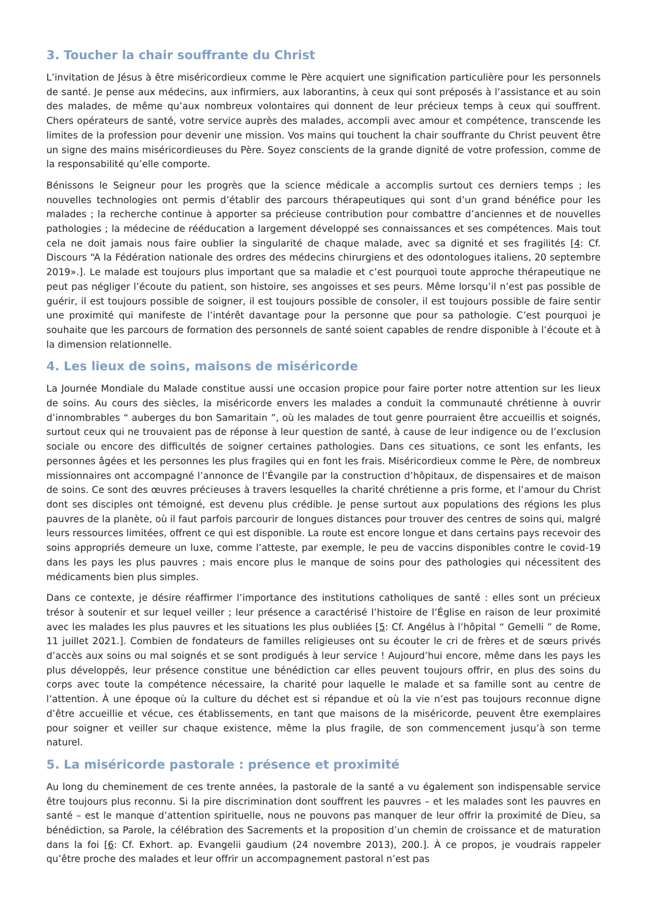3. Toucher la chair souffrante du Christ
L’invitation de Jésus à être miséricordieux comme le Père acquiert une signification particulière pour les personnels de santé. Je pense aux médecins, aux infirmiers, aux laborantins, à ceux qui sont préposés à l’assistance et au soin des malades, de même qu’aux nombreux volontaires qui donnent de leur précieux temps à ceux qui souffrent. Chers opérateurs de santé, votre service auprès des malades, accompli avec amour et compétence, transcende les limites de la profession pour devenir une mission. Vos mains qui touchent la chair souffrante du Christ peuvent être un signe des mains miséricordieuses du Père. Soyez conscients de la grande dignité de votre profession, comme de la responsabilité qu’elle comporte.
Bénissons le Seigneur pour les progrès que la science médicale a accomplis surtout ces derniers temps ; les nouvelles technologies ont permis d’établir des parcours thérapeutiques qui sont d’un grand bénéfice pour les malades ; la recherche continue à apporter sa précieuse contribution pour combattre d’anciennes et de nouvelles pathologies ; la médecine de rééducation a largement développé ses connaissances et ses compétences. Mais tout cela ne doit jamais nous faire oublier la singularité de chaque malade, avec sa dignité et ses fragilités [4: Cf. Discours “A la Fédération nationale des ordres des médecins chirurgiens et des odontologues italiens, 20 septembre 2019».]. Le malade est toujours plus important que sa maladie et c’est pourquoi toute approche thérapeutique ne peut pas négliger l’écoute du patient, son histoire, ses angoisses et ses peurs. Même lorsqu’il n’est pas possible de guérir, il est toujours possible de soigner, il est toujours possible de consoler, il est toujours possible de faire sentir une proximité qui manifeste de l’intérêt davantage pour la personne que pour sa pathologie. C’est pourquoi je souhaite que les parcours de formation des personnels de santé soient capables de rendre disponible à l’écoute et à la dimension relationnelle.
4. Les lieux de soins, maisons de miséricorde
La Journée Mondiale du Malade constitue aussi une occasion propice pour faire porter notre attention sur les lieux de soins. Au cours des siècles, la miséricorde envers les malades a conduit la communauté chrétienne à ouvrir d’innombrables “ auberges du bon Samaritain ”, où les malades de tout genre pourraient être accueillis et soignés, surtout ceux qui ne trouvaient pas de réponse à leur question de santé, à cause de leur indigence ou de l’exclusion sociale ou encore des difficultés de soigner certaines pathologies. Dans ces situations, ce sont les enfants, les personnes âgées et les personnes les plus fragiles qui en font les frais. Miséricordieux comme le Père, de nombreux missionnaires ont accompagné l’annonce de l’Évangile par la construction d’hôpitaux, de dispensaires et de maison de soins. Ce sont des œuvres précieuses à travers lesquelles la charité chrétienne a pris forme, et l’amour du Christ dont ses disciples ont témoigné, est devenu plus crédible. Je pense surtout aux populations des régions les plus pauvres de la planète, où il faut parfois parcourir de longues distances pour trouver des centres de soins qui, malgré leurs ressources limitées, offrent ce qui est disponible. La route est encore longue et dans certains pays recevoir des soins appropriés demeure un luxe, comme l’atteste, par exemple, le peu de vaccins disponibles contre le covid-19 dans les pays les plus pauvres ; mais encore plus le manque de soins pour des pathologies qui nécessitent des médicaments bien plus simples.
Dans ce contexte, je désire réaffirmer l’importance des institutions catholiques de santé : elles sont un précieux trésor à soutenir et sur lequel veiller ; leur présence a caractérisé l’histoire de l’Église en raison de leur proximité avec les malades les plus pauvres et les situations les plus oubliées [5: Cf. Angélus à l’hôpital “ Gemelli ” de Rome, 11 juillet 2021.]. Combien de fondateurs de familles religieuses ont su écouter le cri de frères et de sœurs privés d’accès aux soins ou mal soignés et se sont prodigués à leur service ! Aujourd’hui encore, même dans les pays les plus développés, leur présence constitue une bénédiction car elles peuvent toujours offrir, en plus des soins du corps avec toute la compétence nécessaire, la charité pour laquelle le malade et sa famille sont au centre de l’attention. À une époque où la culture du déchet est si répandue et où la vie n’est pas toujours reconnue digne d’être accueillie et vécue, ces établissements, en tant que maisons de la miséricorde, peuvent être exemplaires pour soigner et veiller sur chaque existence, même la plus fragile, de son commencement jusqu’à son terme naturel.
5. La miséricorde pastorale : présence et proximité
Au long du cheminement de ces trente années, la pastorale de la santé a vu également son indispensable service être toujours plus reconnu. Si la pire discrimination dont souffrent les pauvres – et les malades sont les pauvres en santé – est le manque d’attention spirituelle, nous ne pouvons pas manquer de leur offrir la proximité de Dieu, sa bénédiction, sa Parole, la célébration des Sacrements et la proposition d’un chemin de croissance et de maturation dans la foi [6: Cf. Exhort. ap. Evangelii gaudium (24 novembre 2013), 200.]. À ce propos, je voudrais rappeler qu’être proche des malades et leur offrir un accompagnement pastoral n’est pas